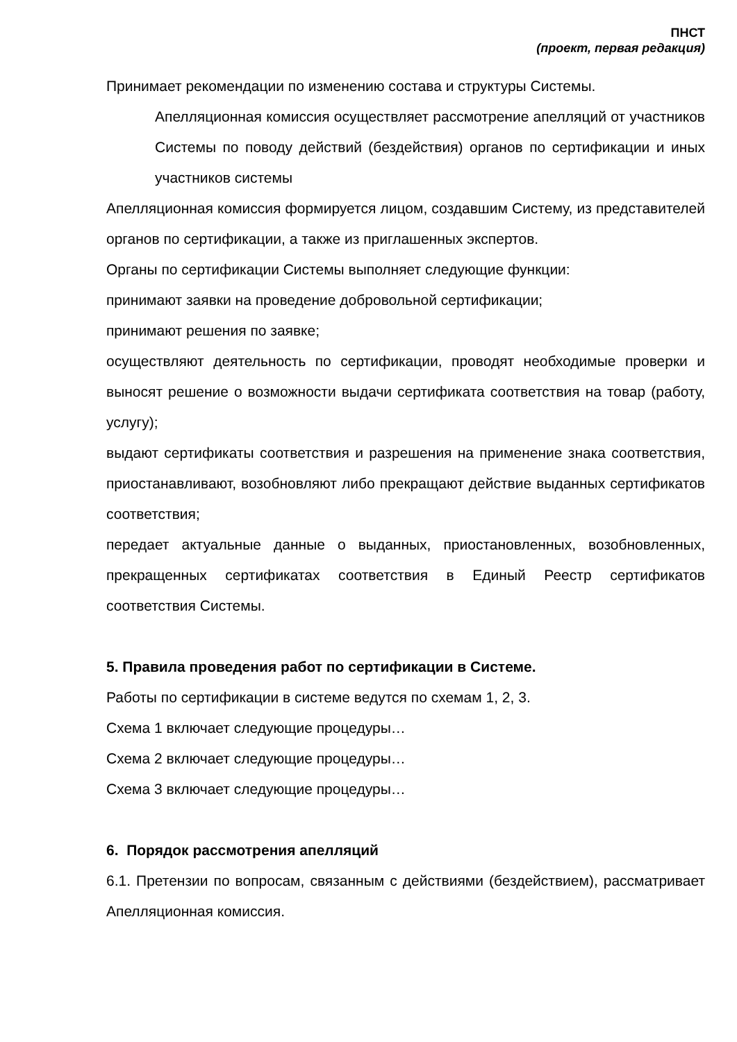ПНСТ
(проект, первая редакция)
Принимает рекомендации по изменению состава и структуры Системы.
Апелляционная комиссия осуществляет рассмотрение апелляций от участников Системы по поводу действий (бездействия) органов по сертификации и иных участников системы
Апелляционная комиссия формируется лицом, создавшим Систему, из представителей органов по сертификации, а также из приглашенных экспертов.
Органы по сертификации Системы выполняет следующие функции:
принимают заявки на проведение добровольной сертификации;
принимают решения по заявке;
осуществляют деятельность по сертификации, проводят необходимые проверки и выносят решение о возможности выдачи сертификата соответствия на товар (работу, услугу);
выдают сертификаты соответствия и разрешения на применение знака соответствия, приостанавливают, возобновляют либо прекращают действие выданных сертификатов соответствия;
передает актуальные данные о выданных, приостановленных, возобновленных, прекращенных сертификатах соответствия в Единый Реестр сертификатов соответствия Системы.
5. Правила проведения работ по сертификации в Системе.
Работы по сертификации в системе ведутся по схемам 1, 2, 3.
Схема 1 включает следующие процедуры…
Схема 2 включает следующие процедуры…
Схема 3 включает следующие процедуры…
6. Порядок рассмотрения апелляций
6.1. Претензии по вопросам, связанным с действиями (бездействием), рассматривает Апелляционная комиссия.